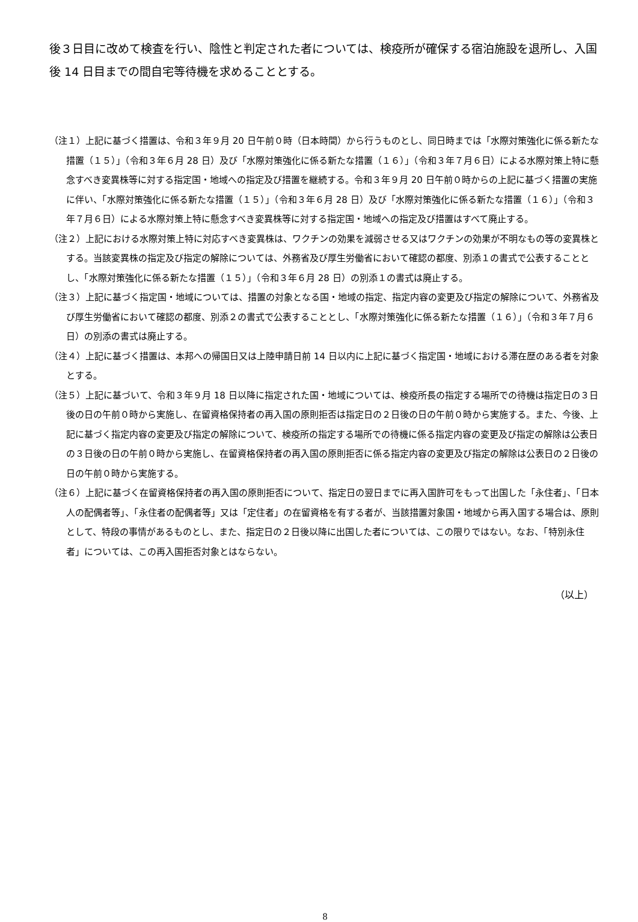後３日目に改めて検査を行い、陰性と判定された者については、検疫所が確保する宿泊施設を退所し、入国後 14 日目までの間自宅等待機を求めることとする。
（注１）上記に基づく措置は、令和３年９月 20 日午前０時（日本時間）から行うものとし、同日時までは「水際対策強化に係る新たな措置（１５）」（令和３年６月 28 日）及び「水際対策強化に係る新たな措置（１６）」（令和３年７月６日）による水際対策上特に懸念すべき変異株等に対する指定国・地域への指定及び措置を継続する。令和３年９月 20 日午前０時からの上記に基づく措置の実施に伴い、「水際対策強化に係る新たな措置（１５）」（令和３年６月 28 日）及び「水際対策強化に係る新たな措置（１６）」（令和３年７月６日）による水際対策上特に懸念すべき変異株等に対する指定国・地域への指定及び措置はすべて廃止する。
（注２）上記における水際対策上特に対応すべき変異株は、ワクチンの効果を減弱させる又はワクチンの効果が不明なもの等の変異株とする。当該変異株の指定及び指定の解除については、外務省及び厚生労働省において確認の都度、別添１の書式で公表することとし、「水際対策強化に係る新たな措置（１５）」（令和３年６月 28 日）の別添１の書式は廃止する。
（注３）上記に基づく指定国・地域については、措置の対象となる国・地域の指定、指定内容の変更及び指定の解除について、外務省及び厚生労働省において確認の都度、別添２の書式で公表することとし、「水際対策強化に係る新たな措置（１６）」（令和３年７月６日）の別添の書式は廃止する。
（注４）上記に基づく措置は、本邦への帰国日又は上陸申請日前 14 日以内に上記に基づく指定国・地域における滞在歴のある者を対象とする。
（注５）上記に基づいて、令和３年９月 18 日以降に指定された国・地域については、検疫所長の指定する場所での待機は指定日の３日後の日の午前０時から実施し、在留資格保持者の再入国の原則拒否は指定日の２日後の日の午前０時から実施する。また、今後、上記に基づく指定内容の変更及び指定の解除について、検疫所の指定する場所での待機に係る指定内容の変更及び指定の解除は公表日の３日後の日の午前０時から実施し、在留資格保持者の再入国の原則拒否に係る指定内容の変更及び指定の解除は公表日の２日後の日の午前０時から実施する。
（注６）上記に基づく在留資格保持者の再入国の原則拒否について、指定日の翌日までに再入国許可をもって出国した「永住者」、「日本人の配偶者等」、「永住者の配偶者等」又は「定住者」の在留資格を有する者が、当該措置対象国・地域から再入国する場合は、原則として、特段の事情があるものとし、また、指定日の２日後以降に出国した者については、この限りではない。なお、「特別永住者」については、この再入国拒否対象とはならない。
（以上）
8